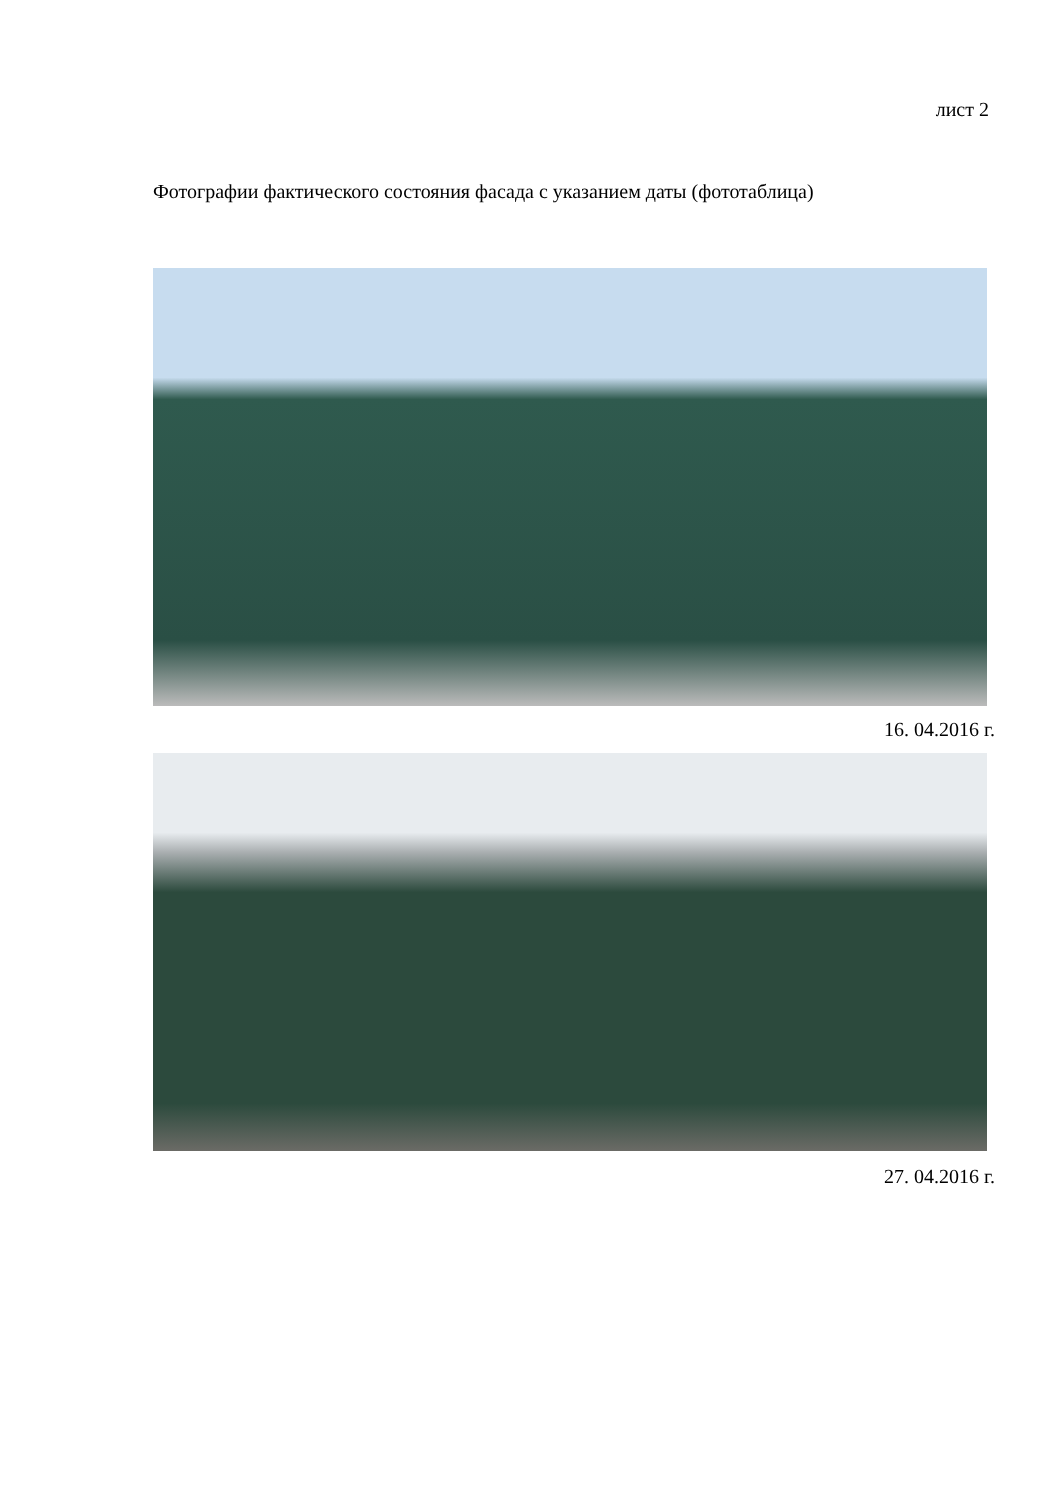лист 2
Фотографии фактического состояния фасада с указанием даты (фототаблица)
16. 04.2016 г.
27. 04.2016 г.